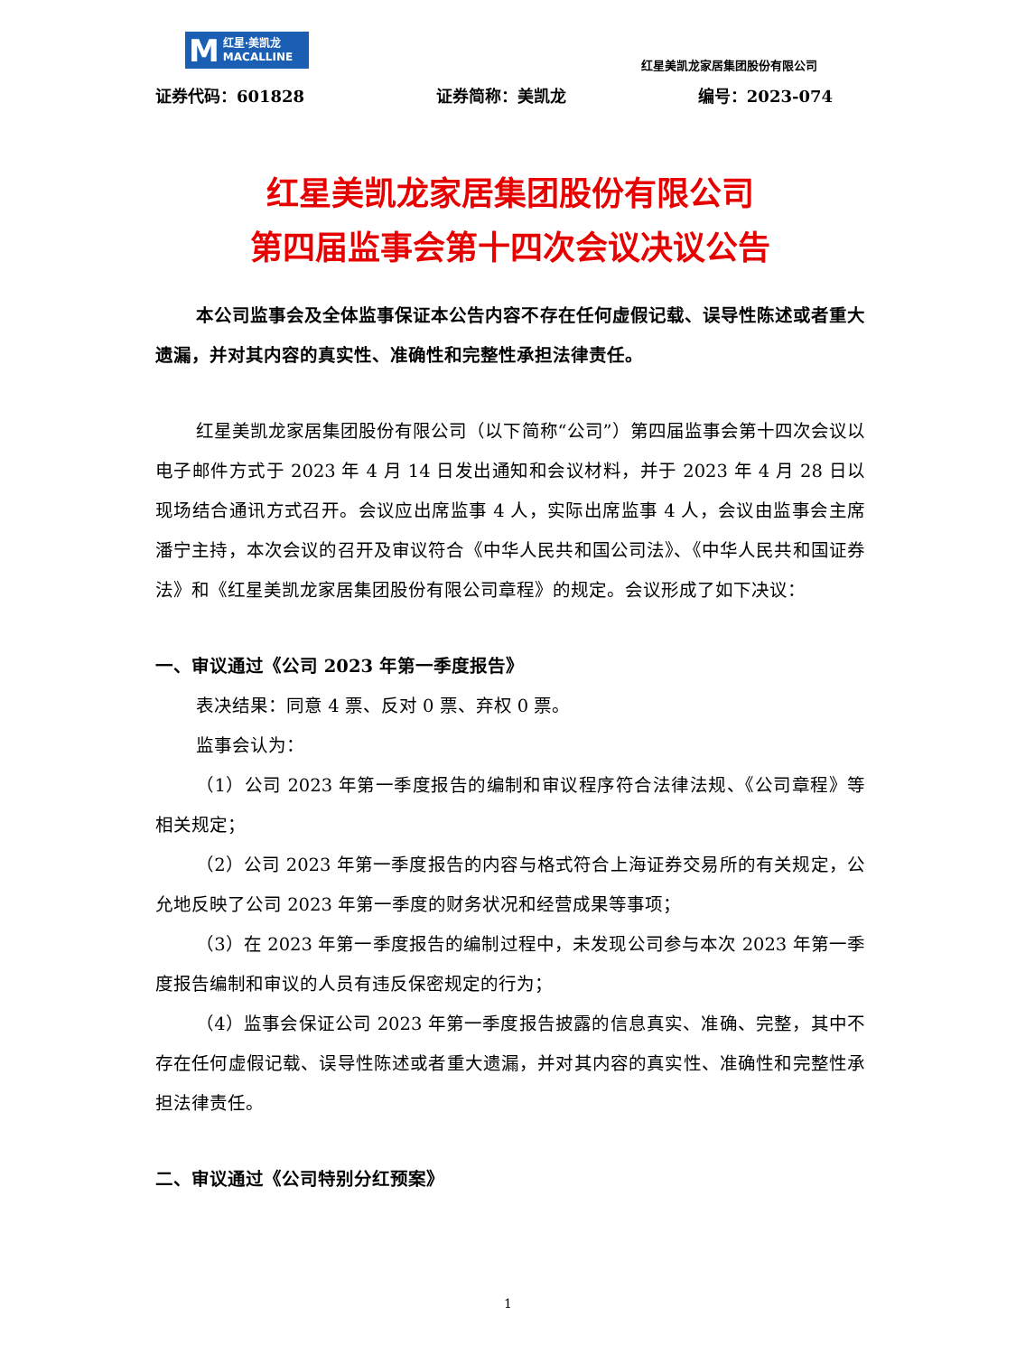M
红星·美凯龙
MACALLINE
红星美凯龙家居集团股份有限公司
证券代码：601828 证券简称：美凯龙 编号：2023-074
红星美凯龙家居集团股份有限公司
第四届监事会第十四次会议决议公告
本公司监事会及全体监事保证本公告内容不存在任何虚假记载、误导性陈述或者重大遗漏，并对其内容的真实性、准确性和完整性承担法律责任。
红星美凯龙家居集团股份有限公司（以下简称“公司”）第四届监事会第十四次会议以电子邮件方式于 2023 年 4 月 14 日发出通知和会议材料，并于 2023 年 4 月 28 日以现场结合通讯方式召开。会议应出席监事 4 人，实际出席监事 4 人，会议由监事会主席潘宁主持，本次会议的召开及审议符合《中华人民共和国公司法》、《中华人民共和国证券法》和《红星美凯龙家居集团股份有限公司章程》的规定。会议形成了如下决议：
一、审议通过《公司 2023 年第一季度报告》
表决结果：同意 4 票、反对 0 票、弃权 0 票。
监事会认为：
（1）公司 2023 年第一季度报告的编制和审议程序符合法律法规、《公司章程》等相关规定；
（2）公司 2023 年第一季度报告的内容与格式符合上海证券交易所的有关规定，公允地反映了公司 2023 年第一季度的财务状况和经营成果等事项；
（3）在 2023 年第一季度报告的编制过程中，未发现公司参与本次 2023 年第一季度报告编制和审议的人员有违反保密规定的行为；
（4）监事会保证公司 2023 年第一季度报告披露的信息真实、准确、完整，其中不存在任何虚假记载、误导性陈述或者重大遗漏，并对其内容的真实性、准确性和完整性承担法律责任。
二、审议通过《公司特别分红预案》
1